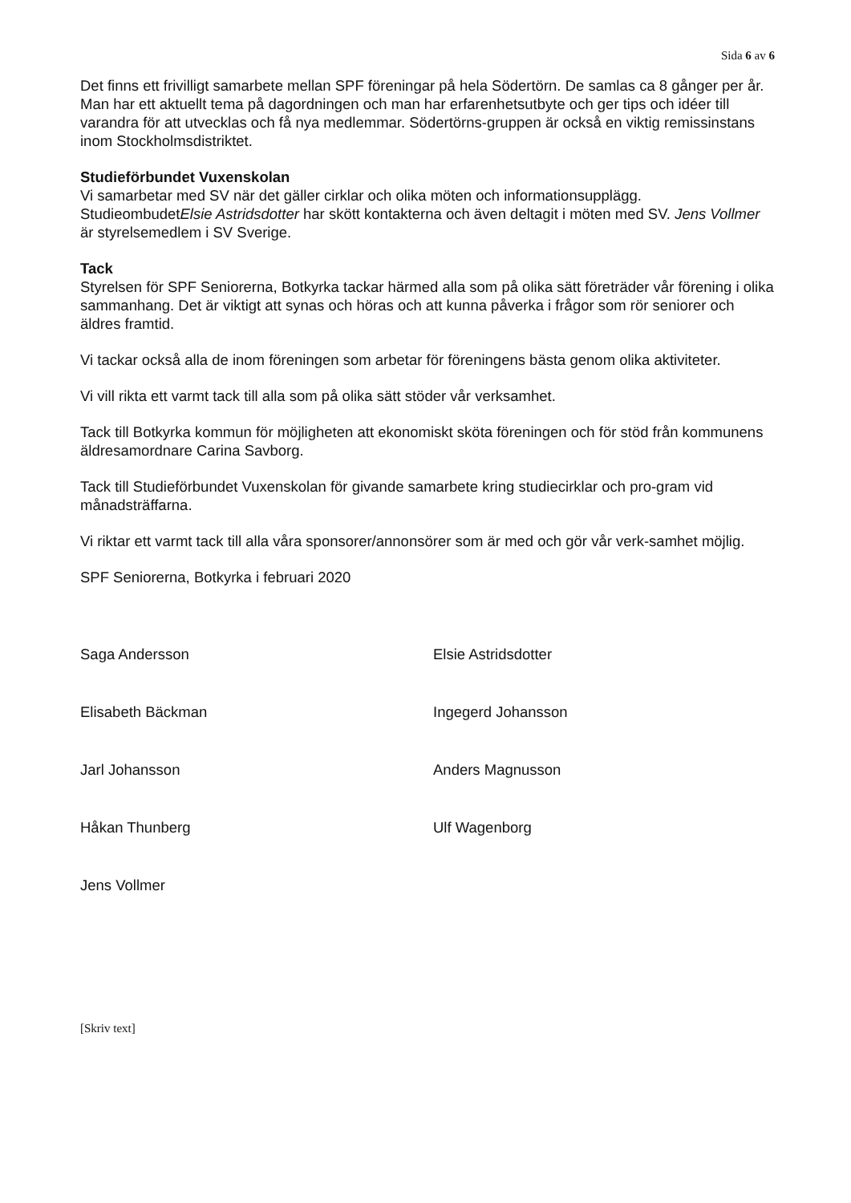Sida 6 av 6
Det finns ett frivilligt samarbete mellan SPF föreningar på hela Södertörn. De samlas ca 8 gånger per år. Man har ett aktuellt tema på dagordningen och man har erfarenhetsutbyte och ger tips och idéer till varandra för att utvecklas och få nya medlemmar. Södertörns-gruppen är också en viktig remissinstans inom Stockholmsdistriktet.
Studieförbundet Vuxenskolan
Vi samarbetar med SV när det gäller cirklar och olika möten och informationsupplägg. StudieombudetElsie Astridsdotter har skött kontakterna och även deltagit i möten med SV. Jens Vollmer är styrelsemedlem i SV Sverige.
Tack
Styrelsen för SPF Seniorerna, Botkyrka tackar härmed alla som på olika sätt företräder vår förening i olika sammanhang. Det är viktigt att synas och höras och att kunna påverka i frågor som rör seniorer och äldres framtid.
Vi tackar också alla de inom föreningen som arbetar för föreningens bästa genom olika aktiviteter.
Vi vill rikta ett varmt tack till alla som på olika sätt stöder vår verksamhet.
Tack till Botkyrka kommun för möjligheten att ekonomiskt sköta föreningen och för stöd från kommunens äldresamordnare Carina Savborg.
Tack till Studieförbundet Vuxenskolan för givande samarbete kring studiecirklar och pro-gram vid månadsträffarna.
Vi riktar ett varmt tack till alla våra sponsorer/annonsörer som är med och gör vår verk-samhet möjlig.
SPF Seniorerna, Botkyrka i februari 2020
Saga Andersson
Elisabeth Bäckman
Jarl Johansson
Håkan Thunberg
Jens Vollmer
Elsie Astridsdotter
Ingegerd Johansson
Anders Magnusson
Ulf Wagenborg
[Skriv text]